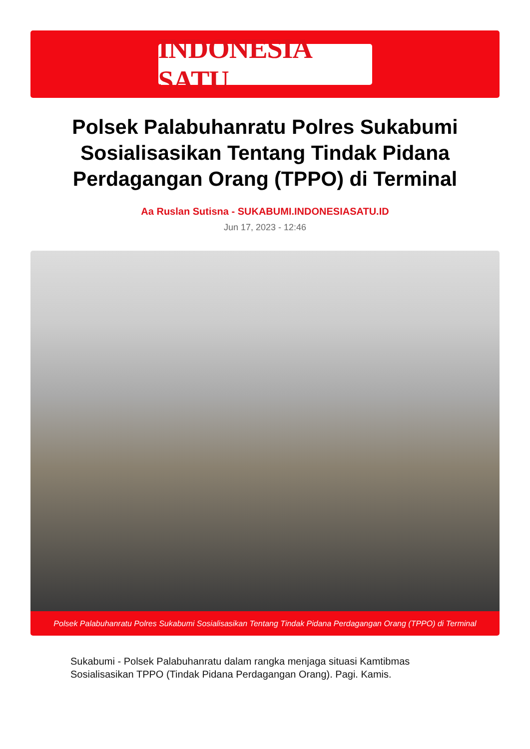INDONESIA SATU
Polsek Palabuhanratu Polres Sukabumi Sosialisasikan Tentang Tindak Pidana Perdagangan Orang (TPPO) di Terminal
Aa Ruslan Sutisna - SUKABUMI.INDONESIASATU.ID
Jun 17, 2023 - 12:46
Polsek Palabuhanratu Polres Sukabumi Sosialisasikan Tentang Tindak Pidana Perdagangan Orang (TPPO) di Terminal
Sukabumi - Polsek Palabuhanratu dalam rangka menjaga situasi Kamtibmas Sosialisasikan TPPO (Tindak Pidana Perdagangan Orang). Pagi. Kamis.